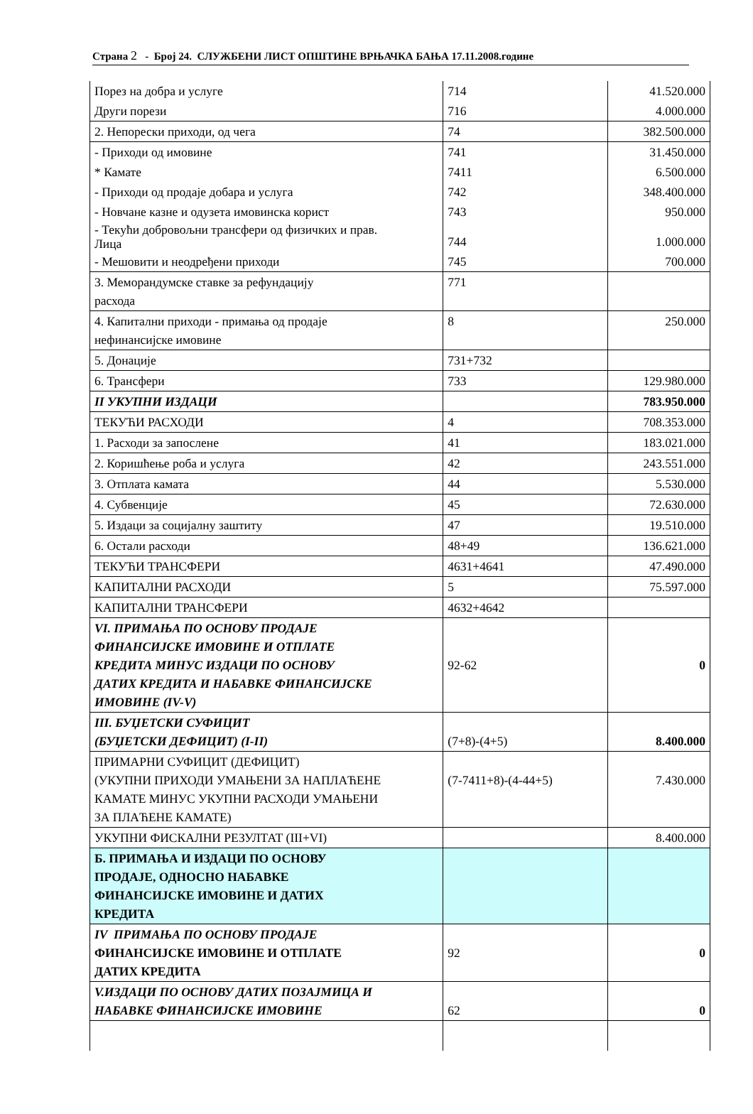Страна 2 - Број 24. СЛУЖБЕНИ ЛИСТ ОПШТИНЕ ВРЊАЧКА БАЊА 17.11.2008.године
| Порез на добра и услуге | 714 | 41.520.000 |
| Други порези | 716 | 4.000.000 |
| 2. Непорески приходи, од чега | 74 | 382.500.000 |
| - Приходи од имовине | 741 | 31.450.000 |
| * Камате | 7411 | 6.500.000 |
| - Приходи од продаје добара и услуга | 742 | 348.400.000 |
| - Новчане казне и одузета имовинска корист | 743 | 950.000 |
| - Текући добровољни трансфери од физичких и прав. Лица | 744 | 1.000.000 |
| - Мешовити и неодређени приходи | 745 | 700.000 |
| 3. Меморандумске ставке за рефундацију расхода | 771 | |
| 4. Капитални приходи - примања од продаје нефинансијске имовине | 8 | 250.000 |
| 5. Донације | 731+732 | |
| 6. Трансфери | 733 | 129.980.000 |
| II УКУПНИ ИЗДАЦИ | | 783.950.000 |
| ТЕКУЋИ РАСХОДИ | 4 | 708.353.000 |
| 1. Расходи за запослене | 41 | 183.021.000 |
| 2. Коришћење роба и услуга | 42 | 243.551.000 |
| 3. Отплата камата | 44 | 5.530.000 |
| 4. Субвенције | 45 | 72.630.000 |
| 5. Издаци за социјалну заштиту | 47 | 19.510.000 |
| 6. Остали расходи | 48+49 | 136.621.000 |
| ТЕКУЋИ ТРАНСФЕРИ | 4631+4641 | 47.490.000 |
| КАПИТАЛНИ РАСХОДИ | 5 | 75.597.000 |
| КАПИТАЛНИ ТРАНСФЕРИ | 4632+4642 | |
| VI. ПРИМАЊА ПО ОСНОВУ ПРОДАЈЕ ФИНАНСИЈСКЕ ИМОВИНЕ И ОТПЛАТЕ КРЕДИТА МИНУС ИЗДАЦИ ПО ОСНОВУ ДАТИХ КРЕДИТА И НАБАВКЕ ФИНАНСИЈСКЕ ИМОВИНЕ (IV-V) | 92-62 | 0 |
| III. БУЏЕТСКИ СУФИЦИТ (БУЏЕТСКИ ДЕФИЦИТ) (I-II) | (7+8)-(4+5) | 8.400.000 |
| ПРИМАРНИ СУФИЦИТ (ДЕФИЦИТ) (УКУПНИ ПРИХОДИ УМАЊЕНИ ЗА НАПЛАЋЕНЕ КАМАТЕ МИНУС УКУПНИ РАСХОДИ УМАЊЕНИ ЗА ПЛАЋЕНЕ КАМАТЕ) | (7-7411+8)-(4-44+5) | 7.430.000 |
| УКУПНИ ФИСКАЛНИ РЕЗУЛТАТ (III+VI) | | 8.400.000 |
| Б. ПРИМАЊА И ИЗДАЦИ ПО ОСНОВУ ПРОДАЈЕ, ОДНОСНО НАБАВКЕ ФИНАНСИЈСКЕ ИМОВИНЕ И ДАТИХ КРЕДИТА | | |
| IV ПРИМАЊА ПО ОСНОВУ ПРОДАЈЕ ФИНАНСИЈСКЕ ИМОВИНЕ И ОТПЛАТЕ ДАТИХ КРЕДИТА | 92 | 0 |
| V.ИЗДАЦИ ПО ОСНОВУ ДАТИХ ПОЗАЈМИЦА И НАБАВКЕ ФИНАНСИЈСКЕ ИМОВИНЕ | 62 | 0 |